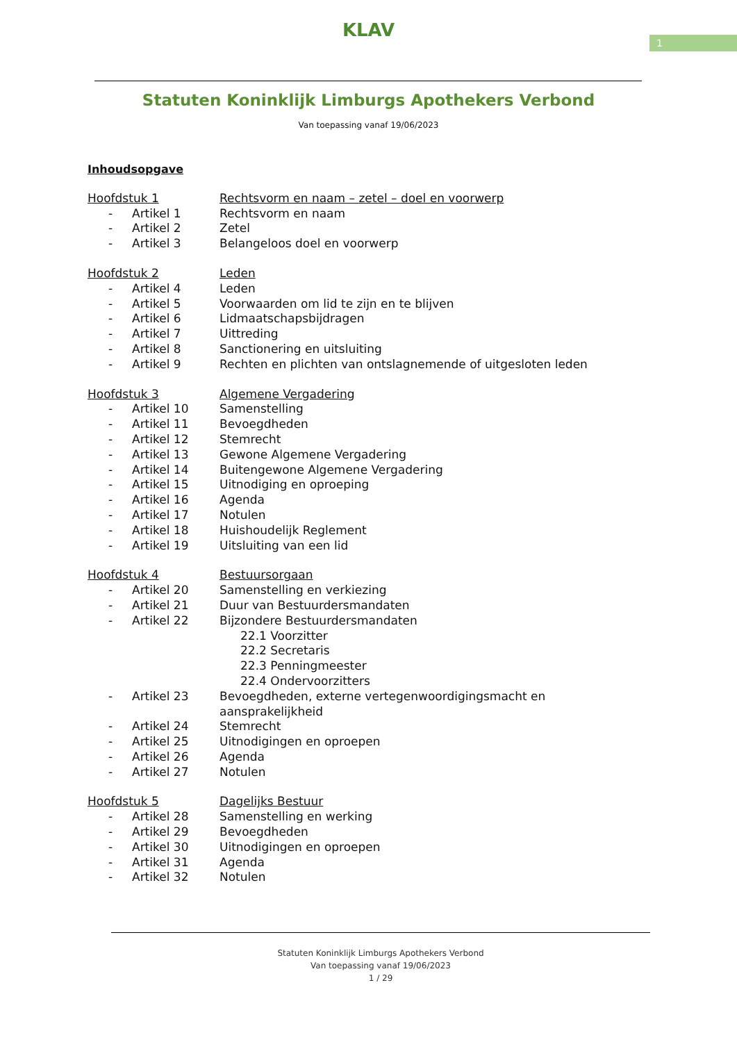1
KLAV
Statuten Koninklijk Limburgs Apothekers Verbond
Van toepassing vanaf 19/06/2023
Inhoudsopgave
Hoofdstuk 1 Rechtsvorm en naam – zetel – doel en voorwerp
- Artikel 1 Rechtsvorm en naam
- Artikel 2 Zetel
- Artikel 3 Belangeloos doel en voorwerp
Hoofdstuk 2 Leden
- Artikel 4 Leden
- Artikel 5 Voorwaarden om lid te zijn en te blijven
- Artikel 6 Lidmaatschapsbijdragen
- Artikel 7 Uittreding
- Artikel 8 Sanctionering en uitsluiting
- Artikel 9 Rechten en plichten van ontslagnemende of uitgesloten leden
Hoofdstuk 3 Algemene Vergadering
- Artikel 10 Samenstelling
- Artikel 11 Bevoegdheden
- Artikel 12 Stemrecht
- Artikel 13 Gewone Algemene Vergadering
- Artikel 14 Buitengewone Algemene Vergadering
- Artikel 15 Uitnodiging en oproeping
- Artikel 16 Agenda
- Artikel 17 Notulen
- Artikel 18 Huishoudelijk Reglement
- Artikel 19 Uitsluiting van een lid
Hoofdstuk 4 Bestuursorgaan
- Artikel 20 Samenstelling en verkiezing
- Artikel 21 Duur van Bestuurdersmandaten
- Artikel 22 Bijzondere Bestuurdersmandaten
22.1 Voorzitter
22.2 Secretaris
22.3 Penningmeester
22.4 Ondervoorzitters
- Artikel 23 Bevoegdheden, externe vertegenwoordigingsmacht en
aansprakelijkheid
- Artikel 24 Stemrecht
- Artikel 25 Uitnodigingen en oproepen
- Artikel 26 Agenda
- Artikel 27 Notulen
Hoofdstuk 5 Dagelijks Bestuur
- Artikel 28 Samenstelling en werking
- Artikel 29 Bevoegdheden
- Artikel 30 Uitnodigingen en oproepen
- Artikel 31 Agenda
- Artikel 32 Notulen
Statuten Koninklijk Limburgs Apothekers Verbond
Van toepassing vanaf 19/06/2023
1 / 29